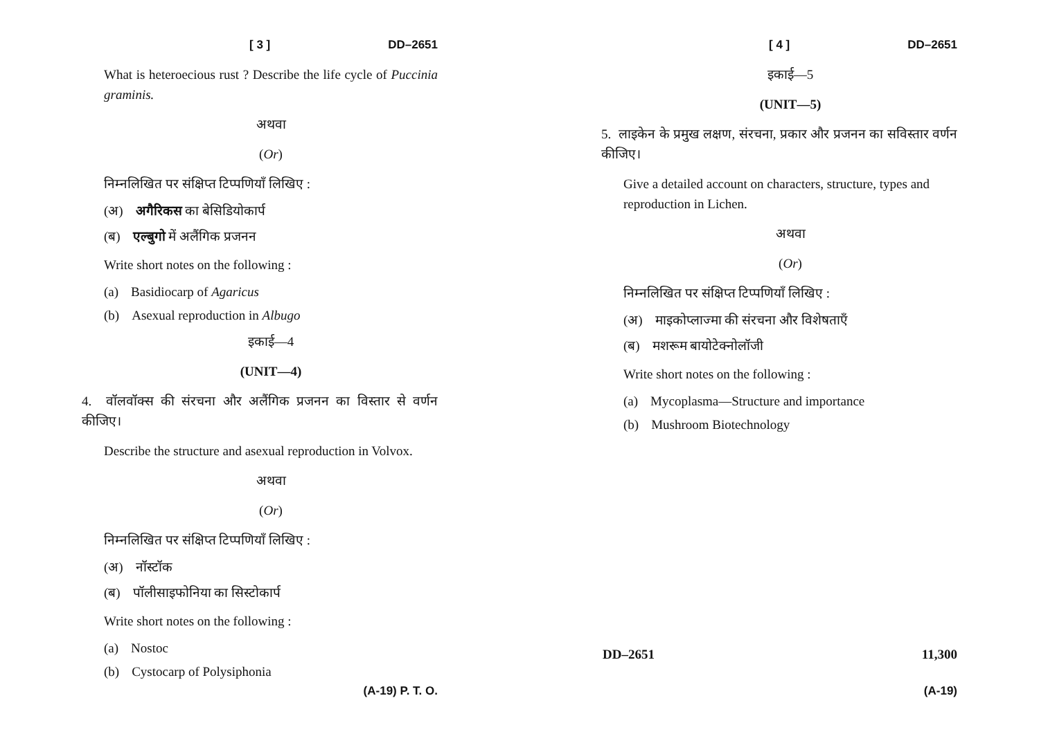[ 3 ] DD–2651
What is heteroecious rust ? Describe the life cycle of Puccinia graminis.
अथवा
(Or)
निम्नलिखित पर संक्षिप्त टिप्पणियाँ लिखिए :
(अ) अगैरिकस का बेसिडियोकार्प
(ब) एल्बुगो में अलैंगिक प्रजनन
Write short notes on the following :
(a) Basidiocarp of Agaricus
(b) Asexual reproduction in Albugo
इकाई—4
(UNIT—4)
4. वॉलवॉक्स की संरचना और अलैंगिक प्रजनन का विस्तार से वर्णन कीजिए।
Describe the structure and asexual reproduction in Volvox.
अथवा
(Or)
निम्नलिखित पर संक्षिप्त टिप्पणियाँ लिखिए :
(अ) नॉस्टॉक
(ब) पॉलीसाइफोनिया का सिस्टोकार्प
Write short notes on the following :
(a) Nostoc
(b) Cystocarp of Polysiphonia
(A-19) P. T. O.
[ 4 ] DD–2651
इकाई—5
(UNIT—5)
5. लाइकेन के प्रमुख लक्षण, संरचना, प्रकार और प्रजनन का सविस्तार वर्णन कीजिए।
Give a detailed account on characters, structure, types and reproduction in Lichen.
अथवा
(Or)
निम्नलिखित पर संक्षिप्त टिप्पणियाँ लिखिए :
(अ) माइकोप्लाज्मा की संरचना और विशेषताएँ
(ब) मशरूम बायोटेक्नोलॉजी
Write short notes on the following :
(a) Mycoplasma—Structure and importance
(b) Mushroom Biotechnology
DD–2651 11,300
(A-19)